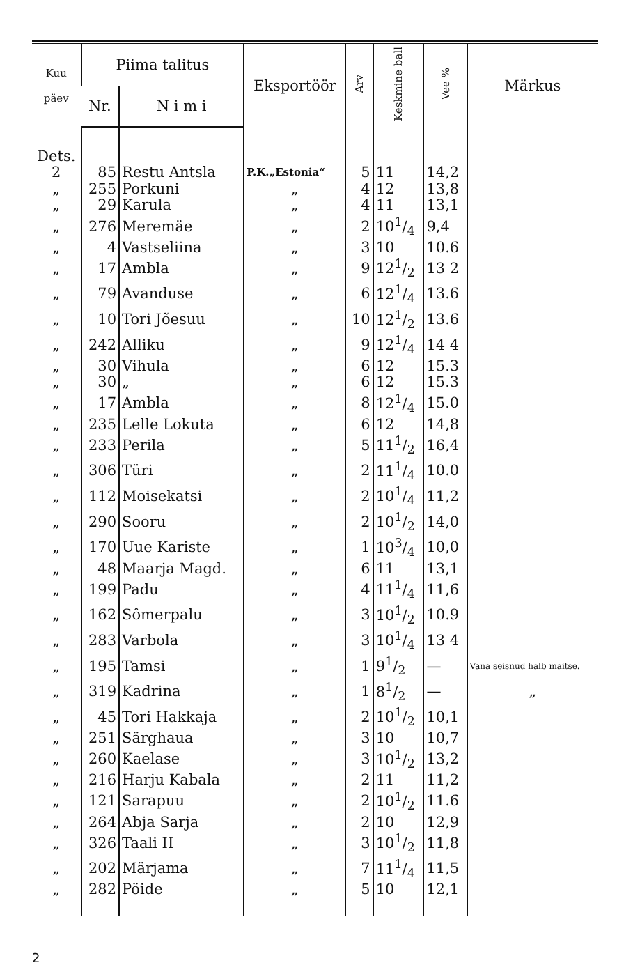| Kuu päev | Piima talitus | | Eksportöör | Arv | Keskmine ball | Vee % | Märkus |
| --- | --- | --- | --- | --- | --- | --- | --- |
| | Nr. | N i m i | | | | | |
| Dets. | | | | | | | |
| 2 | 85 | Restu Antsla | P.K.„Estonia“ | 5 | 11 | 14,2 | |
| „ | 255 | Porkuni | „ | 4 | 12 | 13,8 | |
| „ | 29 | Karula | „ | 4 | 11 | 13,1 | |
| „ | 276 | Meremäe | „ | 2 | 101/4 | 9,4 | |
| „ | 4 | Vastseliina | „ | 3 | 10 | 10.6 | |
| „ | 17 | Ambla | „ | 9 | 121/2 | 13 2 | |
| „ | 79 | Avanduse | „ | 6 | 121/4 | 13.6 | |
| „ | 10 | Tori Jõesuu | „ | 10 | 121/2 | 13.6 | |
| „ | 242 | Alliku | „ | 9 | 121/4 | 14 4 | |
| „ | 30 | Vihula | „ | 6 | 12 | 15.3 | |
| „ | 30 | „ | „ | 6 | 12 | 15.3 | |
| „ | 17 | Ambla | „ | 8 | 121/4 | 15.0 | |
| „ | 235 | Lelle Lokuta | „ | 6 | 12 | 14,8 | |
| „ | 233 | Perila | „ | 5 | 111/2 | 16,4 | |
| „ | 306 | Türi | „ | 2 | 111/4 | 10.0 | |
| „ | 112 | Moisekatsi | „ | 2 | 101/4 | 11,2 | |
| „ | 290 | Sooru | „ | 2 | 101/2 | 14,0 | |
| „ | 170 | Uue Kariste | „ | 1 | 103/4 | 10,0 | |
| „ | 48 | Maarja Magd. | „ | 6 | 11 | 13,1 | |
| „ | 199 | Padu | „ | 4 | 111/4 | 11,6 | |
| „ | 162 | Sômerpalu | „ | 3 | 101/2 | 10.9 | |
| „ | 283 | Varbola | „ | 3 | 101/4 | 13 4 | |
| „ | 195 | Tamsi | „ | 1 | 91/2 | — | Vana seisnud halb maitse. |
| „ | 319 | Kadrina | „ | 1 | 81/2 | — | „ |
| „ | 45 | Tori Hakkaja | „ | 2 | 101/2 | 10,1 | |
| „ | 251 | Särghaua | „ | 3 | 10 | 10,7 | |
| „ | 260 | Kaelase | „ | 3 | 101/2 | 13,2 | |
| „ | 216 | Harju Kabala | „ | 2 | 11 | 11,2 | |
| „ | 121 | Sarapuu | „ | 2 | 101/2 | 11.6 | |
| „ | 264 | Abja Sarja | „ | 2 | 10 | 12,9 | |
| „ | 326 | Taali II | „ | 3 | 101/2 | 11,8 | |
| „ | 202 | Märjama | „ | 7 | 111/4 | 11,5 | |
| „ | 282 | Pöide | „ | 5 | 10 | 12,1 | |
2